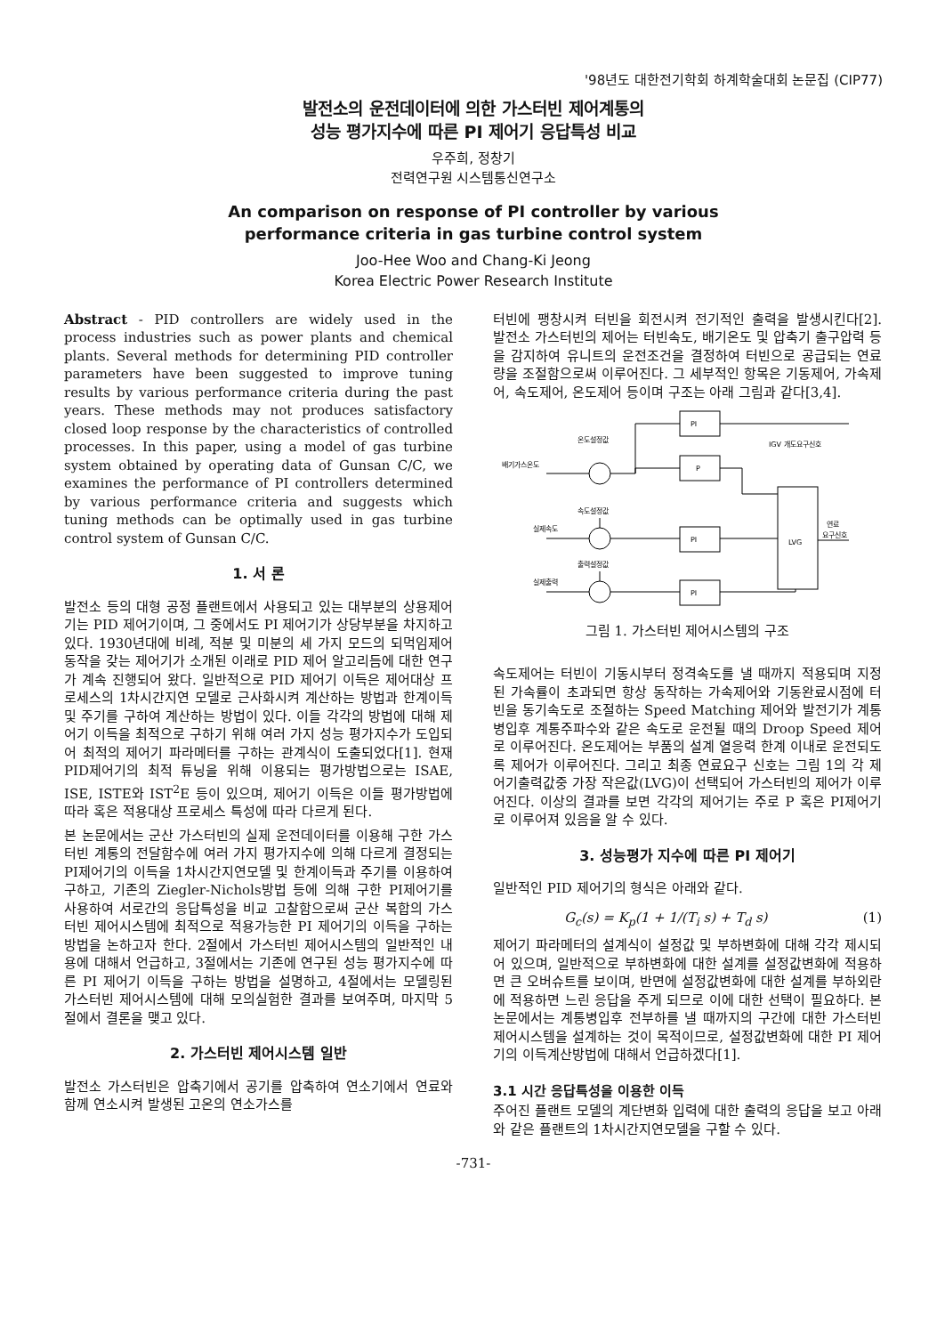'98년도 대한전기학회 하계학술대회 논문집 (CIP77)
발전소의 운전데이터에 의한 가스터빈 제어계통의
성능 평가지수에 따른 PI 제어기 응답특성 비교
우주희, 정창기
전력연구원 시스템통신연구소
An comparison on response of PI controller by various
performance criteria in gas turbine control system
Joo-Hee Woo and Chang-Ki Jeong
Korea Electric Power Research Institute
Abstract - PID controllers are widely used in the process industries such as power plants and chemical plants. Several methods for determining PID controller parameters have been suggested to improve tuning results by various performance criteria during the past years. These methods may not produces satisfactory closed loop response by the characteristics of controlled processes. In this paper, using a model of gas turbine system obtained by operating data of Gunsan C/C, we examines the performance of PI controllers determined by various performance criteria and suggests which tuning methods can be optimally used in gas turbine control system of Gunsan C/C.
1. 서 론
발전소 등의 대형 공정 플랜트에서 사용되고 있는 대부분의 상용제어기는 PID 제어기이며, 그 중에서도 PI 제어기가 상당부분을 차지하고 있다. 1930년대에 비례, 적분 및 미분의 세 가지 모드의 되먹임제어동작을 갖는 제어기가 소개된 이래로 PID 제어 알고리듬에 대한 연구가 계속 진행되어 왔다. 일반적으로 PID 제어기 이득은 제어대상 프로세스의 1차시간지연 모델로 근사화시켜 계산하는 방법과 한계이득 및 주기를 구하여 계산하는 방법이 있다. 이들 각각의 방법에 대해 제어기 이득을 최적으로 구하기 위해 여러 가지 성능 평가지수가 도입되어 최적의 제어기 파라메터를 구하는 관계식이 도출되었다[1]. 현재 PID제어기의 최적 튜닝을 위해 이용되는 평가방법으로는 ISAE, ISE, ISTE와 IST<sup>2</sup>E 등이 있으며, 제어기 이득은 이들 평가방법에 따라 혹은 적용대상 프로세스 특성에 따라 다르게 된다.
본 논문에서는 군산 가스터빈의 실제 운전데이터를 이용해 구한 가스터빈 계통의 전달함수에 여러 가지 평가지수에 의해 다르게 결정되는 PI제어기의 이득을 1차시간지연모델 및 한계이득과 주기를 이용하여 구하고, 기존의 Ziegler-Nichols방법 등에 의해 구한 PI제어기를 사용하여 서로간의 응답특성을 비교 고찰함으로써 군산 복합의 가스터빈 제어시스템에 최적으로 적용가능한 PI 제어기의 이득을 구하는 방법을 논하고자 한다. 2절에서 가스터빈 제어시스템의 일반적인 내용에 대해서 언급하고, 3절에서는 기존에 연구된 성능 평가지수에 따른 PI 제어기 이득을 구하는 방법을 설명하고, 4절에서는 모델링된 가스터빈 제어시스템에 대해 모의실험한 결과를 보여주며, 마지막 5절에서 결론을 맺고 있다.
2. 가스터빈 제어시스템 일반
발전소 가스터빈은 압축기에서 공기를 압축하여 연소기에서 연료와 함께 연소시켜 발생된 고온의 연소가스를
터빈에 팽창시켜 터빈을 회전시켜 전기적인 출력을 발생시킨다[2]. 발전소 가스터빈의 제어는 터빈속도, 배기온도 및 압축기 출구압력 등을 감지하여 유니트의 운전조건을 결정하여 터빈으로 공급되는 연료량을 조절함으로써 이루어진다. 그 세부적인 항목은 기동제어, 가속제어, 속도제어, 온도제어 등이며 구조는 아래 그림과 같다[3,4].
PI
P
PI
PI
LVG
온도설정값
IGV 개도요구신호
배기가스온도
속도설정값
실제속도
연료
요구신호
출력설정값
실제출력
그림 1. 가스터빈 제어시스템의 구조
속도제어는 터빈이 기동시부터 정격속도를 낼 때까지 적용되며 지정된 가속률이 초과되면 항상 동작하는 가속제어와 기동완료시점에 터빈을 동기속도로 조절하는 Speed Matching 제어와 발전기가 계통병입후 계통주파수와 같은 속도로 운전될 때의 Droop Speed 제어로 이루어진다. 온도제어는 부품의 설계 열응력 한계 이내로 운전되도록 제어가 이루어진다. 그리고 최종 연료요구 신호는 그림 1의 각 제어기출력값중 가장 작은값(LVG)이 선택되어 가스터빈의 제어가 이루어진다. 이상의 결과를 보면 각각의 제어기는 주로 P 혹은 PI제어기로 이루어져 있음을 알 수 있다.
3. 성능평가 지수에 따른 PI 제어기
일반적인 PID 제어기의 형식은 아래와 같다.
G<sub>c</sub>(s) = K<sub>p</sub>(1 + 1/(T<sub>i</sub> s) + T<sub>d</sub> s) (1)
제어기 파라메터의 설계식이 설정값 및 부하변화에 대해 각각 제시되어 있으며, 일반적으로 부하변화에 대한 설계를 설정값변화에 적용하면 큰 오버슈트를 보이며, 반면에 설정값변화에 대한 설계를 부하외란에 적용하면 느린 응답을 주게 되므로 이에 대한 선택이 필요하다. 본 논문에서는 계통병입후 전부하를 낼 때까지의 구간에 대한 가스터빈 제어시스템을 설계하는 것이 목적이므로, 설정값변화에 대한 PI 제어기의 이득계산방법에 대해서 언급하겠다[1].
3.1 시간 응답특성을 이용한 이득
주어진 플랜트 모델의 계단변화 입력에 대한 출력의 응답을 보고 아래와 같은 플랜트의 1차시간지연모델을 구할 수 있다.
-731-